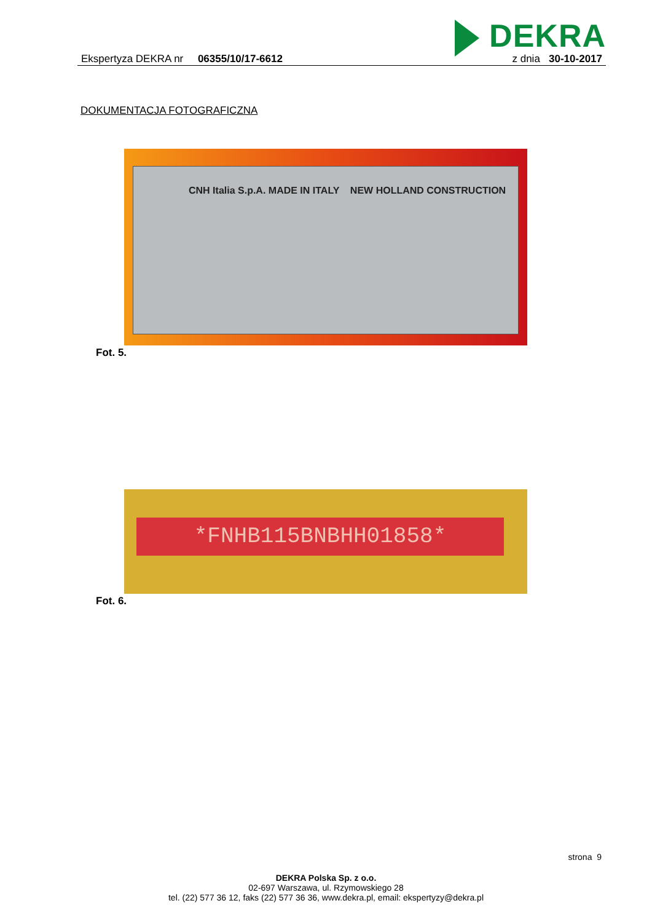DEKRA
Ekspertyza DEKRA nr 06355/10/17-6612
z dnia 30-10-2017
DOKUMENTACJA FOTOGRAFICZNA
CNH Italia S.p.A. MADE IN ITALY NEW HOLLAND CONSTRUCTION
Fot. 5.
*FNHB115BNBHH01858*
Fot. 6.
strona 9
DEKRA Polska Sp. z o.o.
02-697 Warszawa, ul. Rzymowskiego 28
tel. (22) 577 36 12, faks (22) 577 36 36, www.dekra.pl, email: ekspertyzy@dekra.pl